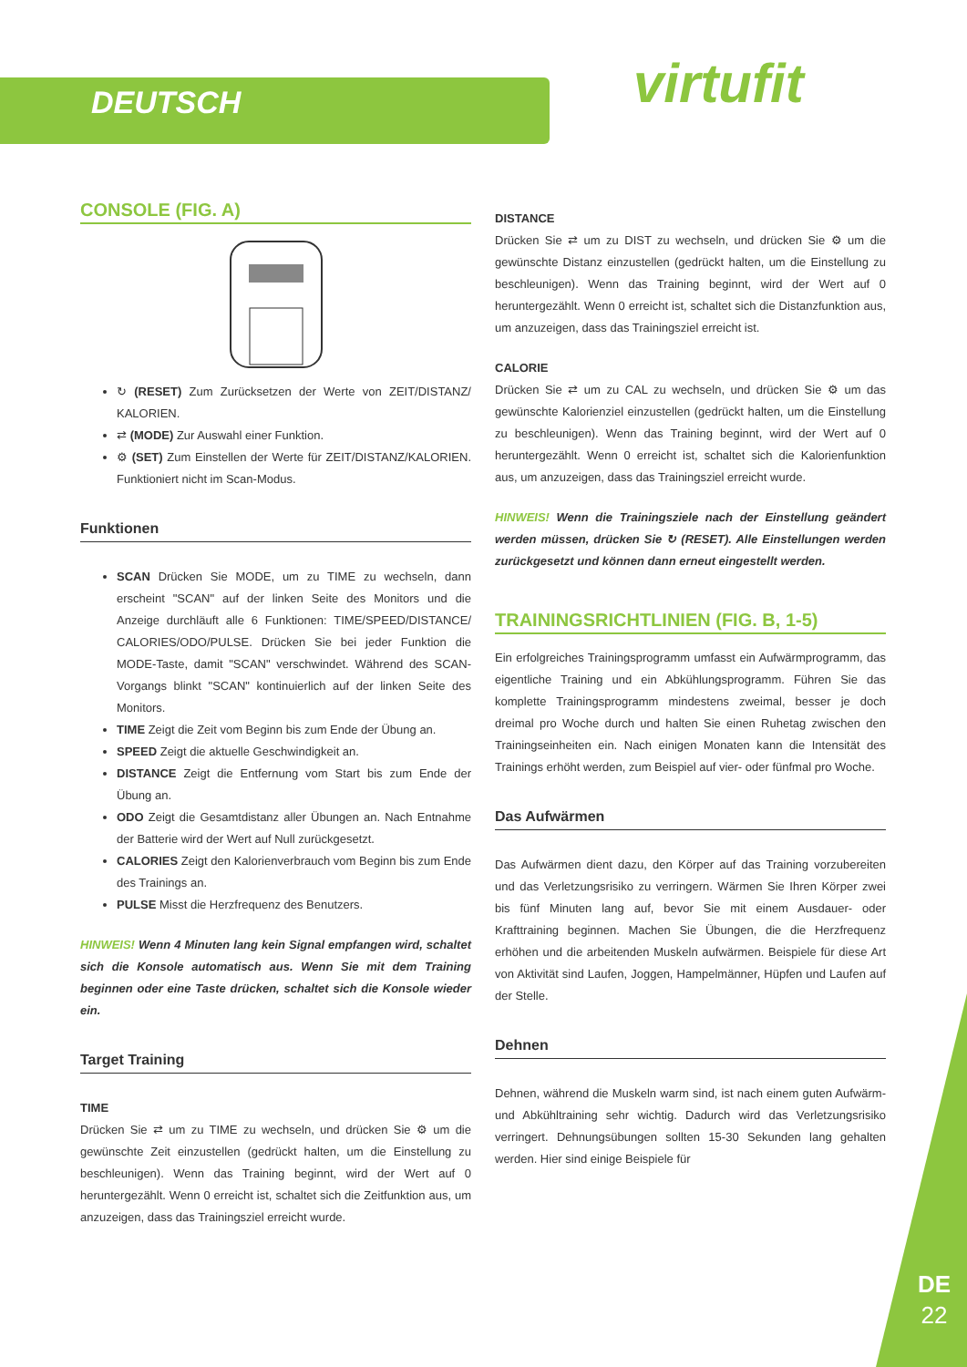DEUTSCH virtufit
CONSOLE (FIG. A)
↻ (RESET) Zum Zurücksetzen der Werte von ZEIT/DISTANZ/ KALORIEN.
⇄ (MODE) Zur Auswahl einer Funktion.
⚙ (SET) Zum Einstellen der Werte für ZEIT/DISTANZ/KALORIEN. Funktioniert nicht im Scan-Modus.
Funktionen
SCAN Drücken Sie MODE, um zu TIME zu wechseln, dann erscheint "SCAN" auf der linken Seite des Monitors und die Anzeige durchläuft alle 6 Funktionen: TIME/SPEED/DISTANCE/ CALORIES/ODO/PULSE. Drücken Sie bei jeder Funktion die MODE-Taste, damit "SCAN" verschwindet. Während des SCAN-Vorgangs blinkt "SCAN" kontinuierlich auf der linken Seite des Monitors.
TIME Zeigt die Zeit vom Beginn bis zum Ende der Übung an.
SPEED Zeigt die aktuelle Geschwindigkeit an.
DISTANCE Zeigt die Entfernung vom Start bis zum Ende der Übung an.
ODO Zeigt die Gesamtdistanz aller Übungen an. Nach Entnahme der Batterie wird der Wert auf Null zurückgesetzt.
CALORIES Zeigt den Kalorienverbrauch vom Beginn bis zum Ende des Trainings an.
PULSE Misst die Herzfrequenz des Benutzers.
HINWEIS! Wenn 4 Minuten lang kein Signal empfangen wird, schaltet sich die Konsole automatisch aus. Wenn Sie mit dem Training beginnen oder eine Taste drücken, schaltet sich die Konsole wieder ein.
Target Training
TIME
Drücken Sie ⇄ um zu TIME zu wechseln, und drücken Sie ⚙ um die gewünschte Zeit einzustellen (gedrückt halten, um die Einstellung zu beschleunigen). Wenn das Training beginnt, wird der Wert auf 0 heruntergezählt. Wenn 0 erreicht ist, schaltet sich die Zeitfunktion aus, um anzuzeigen, dass das Trainingsziel erreicht wurde.
DISTANCE
Drücken Sie ⇄ um zu DIST zu wechseln, und drücken Sie ⚙ um die gewünschte Distanz einzustellen (gedrückt halten, um die Einstellung zu beschleunigen). Wenn das Training beginnt, wird der Wert auf 0 heruntergezählt. Wenn 0 erreicht ist, schaltet sich die Distanzfunktion aus, um anzuzeigen, dass das Trainingsziel erreicht ist.
CALORIE
Drücken Sie ⇄ um zu CAL zu wechseln, und drücken Sie ⚙ um das gewünschte Kalorienziel einzustellen (gedrückt halten, um die Einstellung zu beschleunigen). Wenn das Training beginnt, wird der Wert auf 0 heruntergezählt. Wenn 0 erreicht ist, schaltet sich die Kalorienfunktion aus, um anzuzeigen, dass das Trainingsziel erreicht wurde.
HINWEIS! Wenn die Trainingsziele nach der Einstellung geändert werden müssen, drücken Sie ↻ (RESET). Alle Einstellungen werden zurückgesetzt und können dann erneut eingestellt werden.
TRAININGSRICHTLINIEN (FIG. B, 1-5)
Ein erfolgreiches Trainingsprogramm umfasst ein Aufwärmprogramm, das eigentliche Training und ein Abkühlungsprogramm. Führen Sie das komplette Trainingsprogramm mindestens zweimal, besser je doch dreimal pro Woche durch und halten Sie einen Ruhetag zwischen den Trainingseinheiten ein. Nach einigen Monaten kann die Intensität des Trainings erhöht werden, zum Beispiel auf vier- oder fünfmal pro Woche.
Das Aufwärmen
Das Aufwärmen dient dazu, den Körper auf das Training vorzubereiten und das Verletzungsrisiko zu verringern. Wärmen Sie Ihren Körper zwei bis fünf Minuten lang auf, bevor Sie mit einem Ausdauer- oder Krafttraining beginnen. Machen Sie Übungen, die die Herzfrequenz erhöhen und die arbeitenden Muskeln aufwärmen. Beispiele für diese Art von Aktivität sind Laufen, Joggen, Hampelmänner, Hüpfen und Laufen auf der Stelle.
Dehnen
Dehnen, während die Muskeln warm sind, ist nach einem guten Aufwärm- und Abkühltraining sehr wichtig. Dadurch wird das Verletzungsrisiko verringert. Dehnungsübungen sollten 15-30 Sekunden lang gehalten werden. Hier sind einige Beispiele für
DE
22